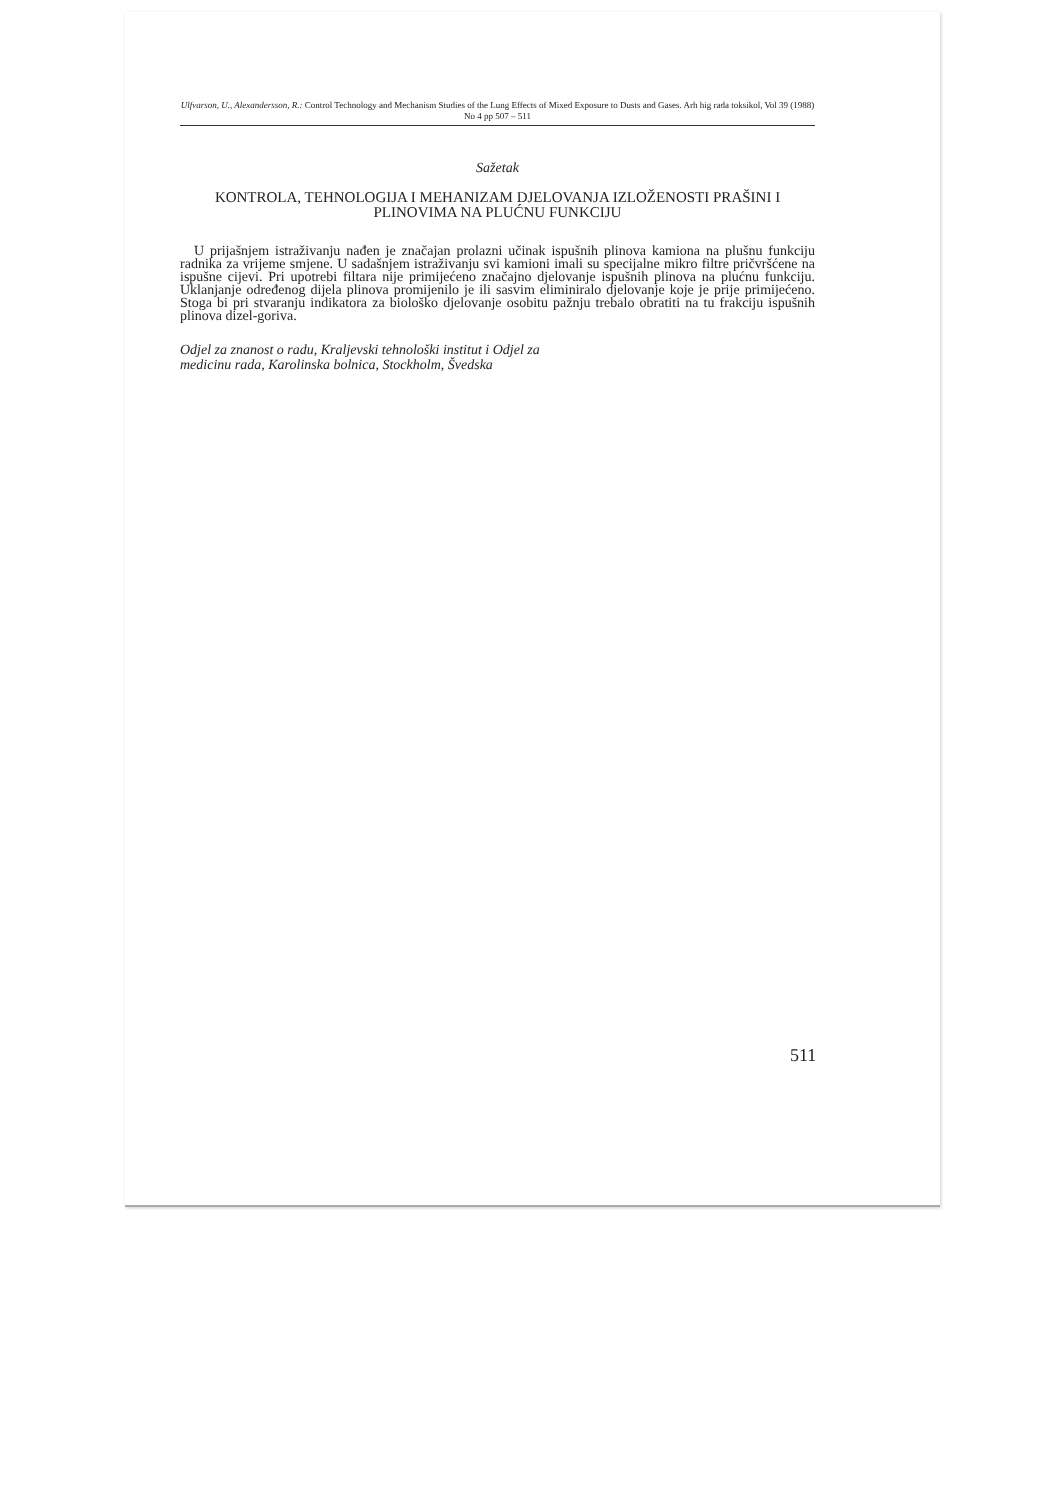Ulfvarson, U., Alexandersson, R.: Control Technology and Mechanism Studies of the Lung Effects of Mixed Exposure to Dusts and Gases. Arh hig rada toksikol, Vol 39 (1988) No 4 pp 507 – 511
Sažetak
KONTROLA, TEHNOLOGIJA I MEHANIZAM DJELOVANJA IZLOŽENOSTI PRAŠINI I PLINOVIMA NA PLUĆNU FUNKCIJU
U prijašnjem istraživanju nađen je značajan prolazni učinak ispušnih plinova kamiona na plušnu funkciju radnika za vrijeme smjene. U sadašnjem istraživanju svi kamioni imali su specijalne mikro filtre pričvršćene na ispušne cijevi. Pri upotrebi filtara nije primijećeno značajno djelovanje ispušnih plinova na plućnu funkciju. Uklanjanje određenog dijela plinova promijenilo je ili sasvim eliminiralo djelovanje koje je prije primijećeno. Stoga bi pri stvaranju indikatora za biološko djelovanje osobitu pažnju trebalo obratiti na tu frakciju ispušnih plinova dizel-goriva.
Odjel za znanost o radu, Kraljevski tehnološki institut i Odjel za
medicinu rada, Karolinska bolnica, Stockholm, Švedska
511